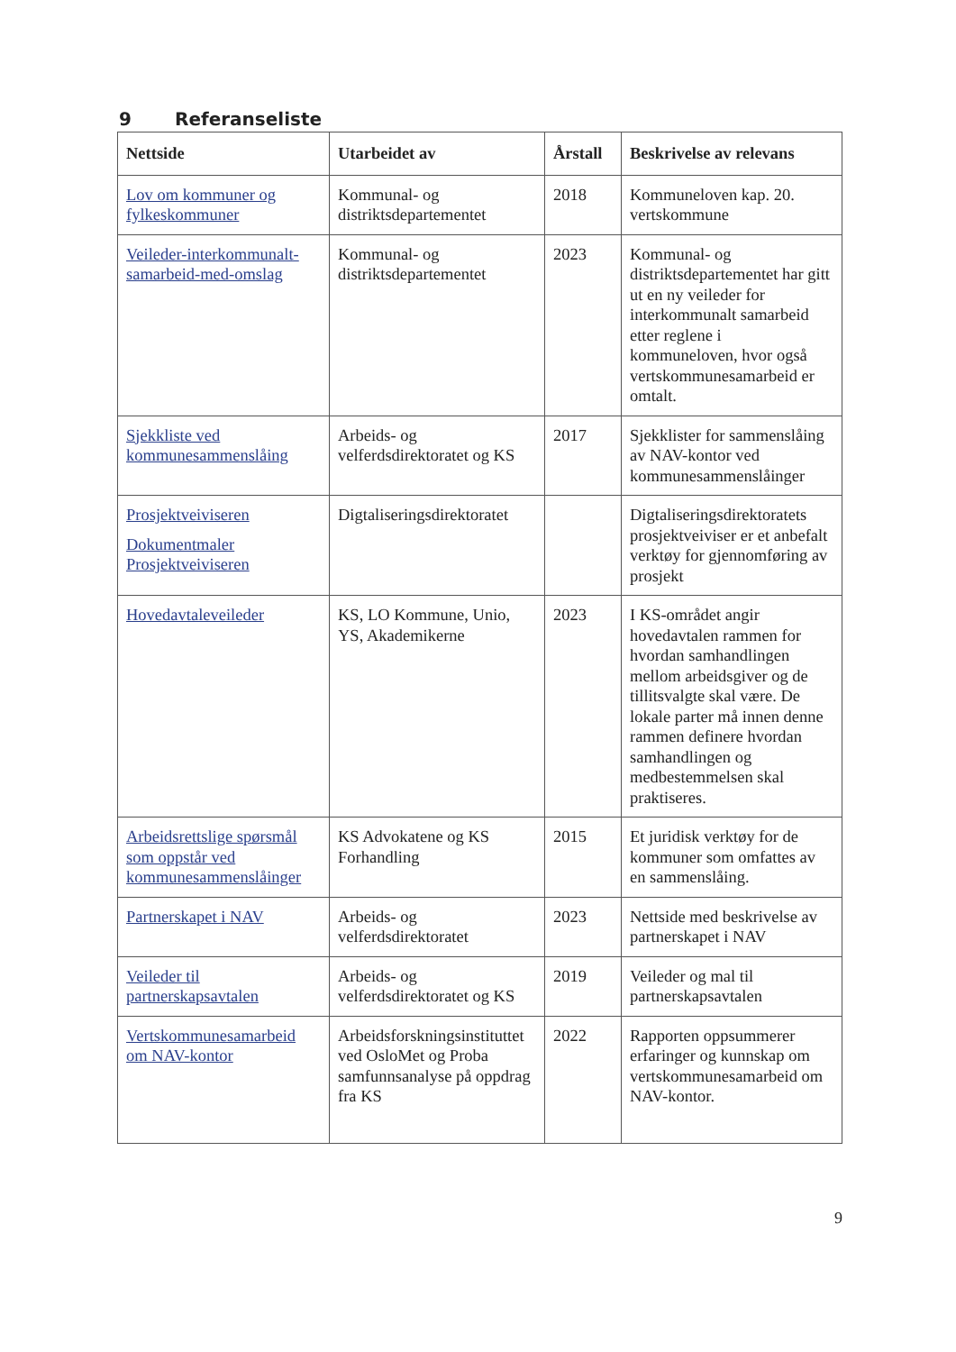9 Referanseliste
| Nettside | Utarbeidet av | Årstall | Beskrivelse av relevans |
| --- | --- | --- | --- |
| Lov om kommuner og fylkeskommuner | Kommunal- og distriktsdepartementet | 2018 | Kommuneloven kap. 20. vertskommune |
| Veileder-interkommunalt-samarbeid-med-omslag | Kommunal- og distriktsdepartementet | 2023 | Kommunal- og distriktsdepartementet har gitt ut en ny veileder for interkommunalt samarbeid etter reglene i kommuneloven, hvor også vertskommunesamarbeid er omtalt. |
| Sjekkliste ved kommunesammenslåing | Arbeids- og velferdsdirektoratet og KS | 2017 | Sjekklister for sammenslåing av NAV-kontor ved kommunesammenslåinger |
| Prosjektveiviseren Dokumentmaler Prosjektveiviseren | Digtaliseringsdirektoratet | | Digtaliseringsdirektoratets prosjektveiviser er et anbefalt verktøy for gjennomføring av prosjekt |
| Hovedavtaleveileder | KS, LO Kommune, Unio, YS, Akademikerne | 2023 | I KS-området angir hovedavtalen rammen for hvordan samhandlingen mellom arbeidsgiver og de tillitsvalgte skal være. De lokale parter må innen denne rammen definere hvordan samhandlingen og medbestemmelsen skal praktiseres. |
| Arbeidsrettslige spørsmål som oppstår ved kommunesammenslåinger | KS Advokatene og KS Forhandling | 2015 | Et juridisk verktøy for de kommuner som omfattes av en sammenslåing. |
| Partnerskapet i NAV | Arbeids- og velferdsdirektoratet | 2023 | Nettside med beskrivelse av partnerskapet i NAV |
| Veileder til partnerskapsavtalen | Arbeids- og velferdsdirektoratet og KS | 2019 | Veileder og mal til partnerskapsavtalen |
| Vertskommunesamarbeid om NAV-kontor | Arbeidsforskningsinstituttet ved OsloMet og Proba samfunnsanalyse på oppdrag fra KS | 2022 | Rapporten oppsummerer erfaringer og kunnskap om vertskommunesamarbeid om NAV-kontor. |
9